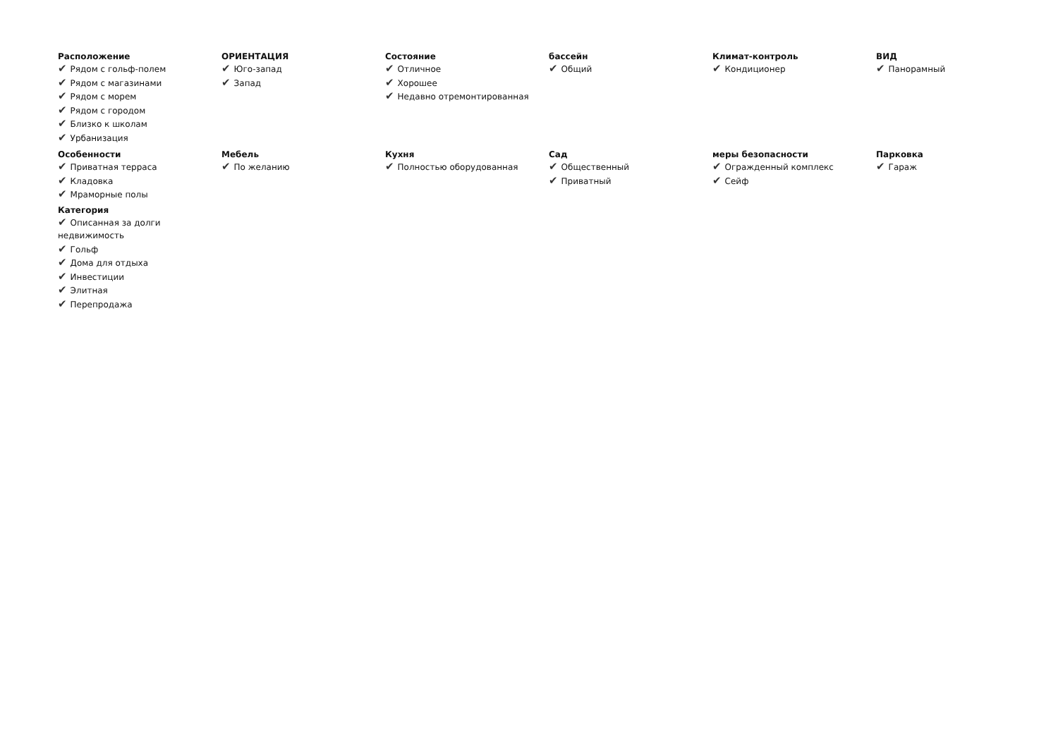Расположение
✔ Рядом с гольф-полем
✔ Рядом с магазинами
✔ Рядом с морем
✔ Рядом с городом
✔ Близко к школам
✔ Урбанизация
ОРИЕНТАЦИЯ
✔ Юго-запад
✔ Запад
Состояние
✔ Отличное
✔ Хорошее
✔ Недавно отремонтированная
бассейн
✔ Общий
Климат-контроль
✔ Кондиционер
ВИД
✔ Панорамный
Особенности
✔ Приватная терраса
✔ Кладовка
✔ Мраморные полы
Категория
✔ Описанная за долги недвижимость
✔ Гольф
✔ Дома для отдыха
✔ Инвестиции
✔ Элитная
✔ Перепродажа
Мебель
✔ По желанию
Кухня
✔ Полностью оборудованная
Сад
✔ Общественный
✔ Приватный
меры безопасности
✔ Огражденный комплекс
✔ Сейф
Парковка
✔ Гараж